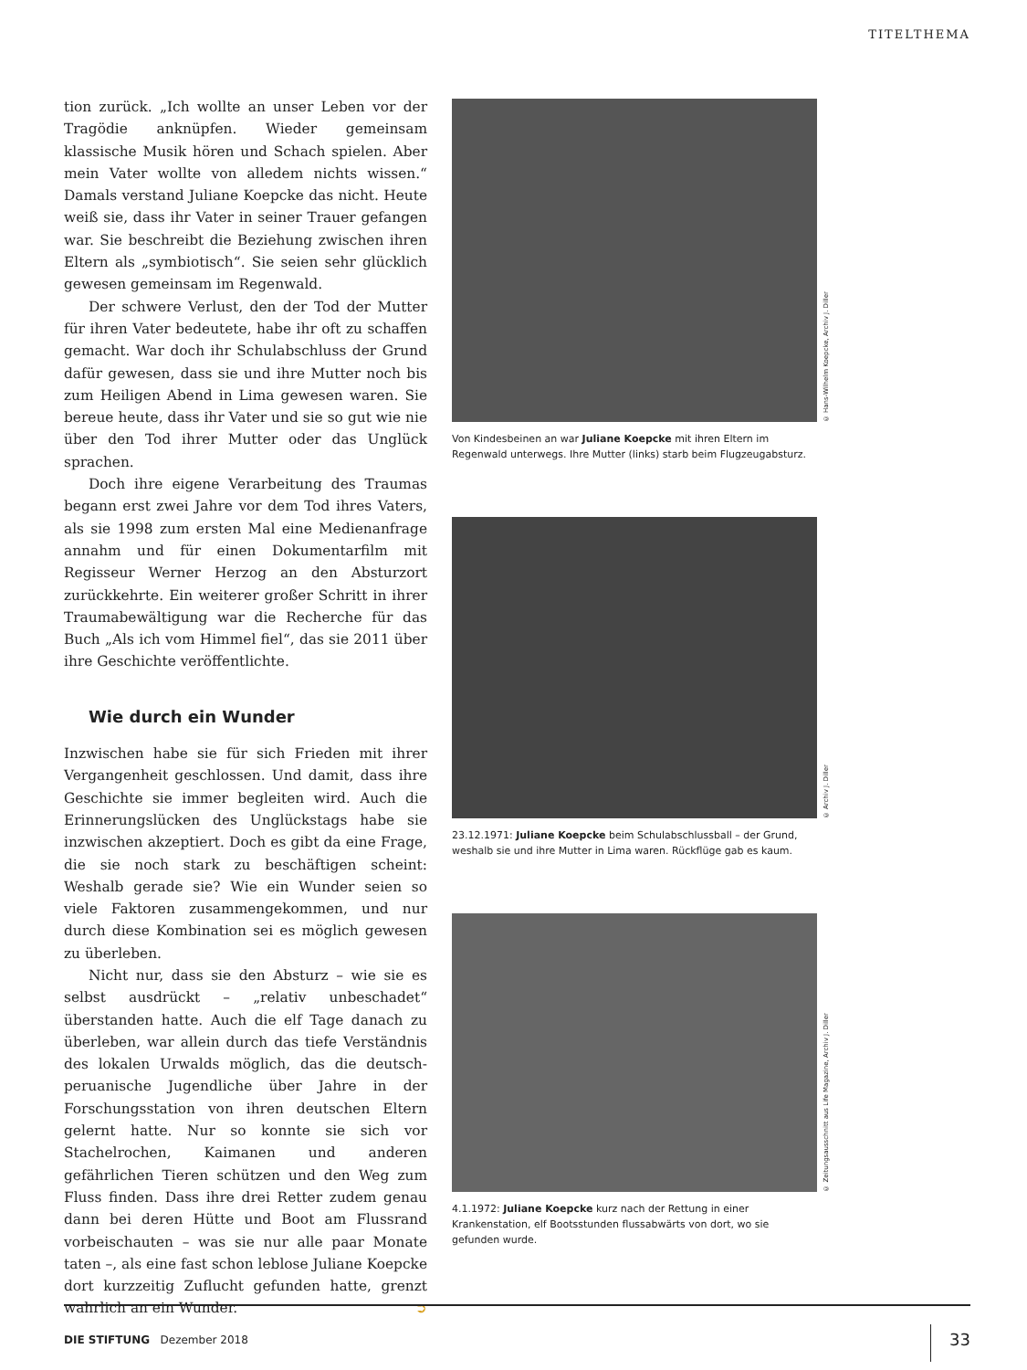TITELTHEMA
tion zurück. „Ich wollte an unser Leben vor der Tragödie anknüpfen. Wieder gemeinsam klassische Musik hören und Schach spielen. Aber mein Vater wollte von alledem nichts wissen.“ Damals verstand Juliane Koepcke das nicht. Heute weiß sie, dass ihr Vater in seiner Trauer gefangen war. Sie beschreibt die Beziehung zwischen ihren Eltern als „symbiotisch“. Sie seien sehr glücklich gewesen gemeinsam im Regenwald.
Der schwere Verlust, den der Tod der Mutter für ihren Vater bedeutete, habe ihr oft zu schaffen gemacht. War doch ihr Schulabschluss der Grund dafür gewesen, dass sie und ihre Mutter noch bis zum Heiligen Abend in Lima gewesen waren. Sie bereue heute, dass ihr Vater und sie so gut wie nie über den Tod ihrer Mutter oder das Unglück sprachen.
Doch ihre eigene Verarbeitung des Traumas begann erst zwei Jahre vor dem Tod ihres Vaters, als sie 1998 zum ersten Mal eine Medienanfrage annahm und für einen Dokumentarfilm mit Regisseur Werner Herzog an den Absturzort zurückkehrte. Ein weiterer großer Schritt in ihrer Traumabewältigung war die Recherche für das Buch „Als ich vom Himmel fiel“, das sie 2011 über ihre Geschichte veröffentlichte.
Wie durch ein Wunder
Inzwischen habe sie für sich Frieden mit ihrer Vergangenheit geschlossen. Und damit, dass ihre Geschichte sie immer begleiten wird. Auch die Erinnerungslücken des Unglückstags habe sie inzwischen akzeptiert. Doch es gibt da eine Frage, die sie noch stark zu beschäftigen scheint: Weshalb gerade sie? Wie ein Wunder seien so viele Faktoren zusammengekommen, und nur durch diese Kombination sei es möglich gewesen zu überleben.
Nicht nur, dass sie den Absturz – wie sie es selbst ausdrückt – „relativ unbeschadet“ überstanden hatte. Auch die elf Tage danach zu überleben, war allein durch das tiefe Verständnis des lokalen Urwalds möglich, das die deutsch-peruanische Jugendliche über Jahre in der Forschungsstation von ihren deutschen Eltern gelernt hatte. Nur so konnte sie sich vor Stachelrochen, Kaimanen und anderen gefährlichen Tieren schützen und den Weg zum Fluss finden. Dass ihre drei Retter zudem genau dann bei deren Hütte und Boot am Flussrand vorbeischauten – was sie nur alle paar Monate taten –, als eine fast schon leblose Juliane Koepcke dort kurzzeitig Zuflucht gefunden hatte, grenzt wahrlich an ein Wunder. ➲
© Hans-Wilhelm Koepcke, Archiv J. Diller
Von Kindesbeinen an war Juliane Koepcke mit ihren Eltern im Regenwald unterwegs. Ihre Mutter (links) starb beim Flugzeugabsturz.
© Archiv J. Diller
23.12.1971: Juliane Koepcke beim Schulabschlussball – der Grund, weshalb sie und ihre Mutter in Lima waren. Rückflüge gab es kaum.
© Zeitungsausschnitt aus Life Magazine, Archiv J. Diller
4.1.1972: Juliane Koepcke kurz nach der Rettung in einer Krankenstation, elf Bootsstunden flussabwärts von dort, wo sie gefunden wurde.
DIE STIFTUNG Dezember 2018 33